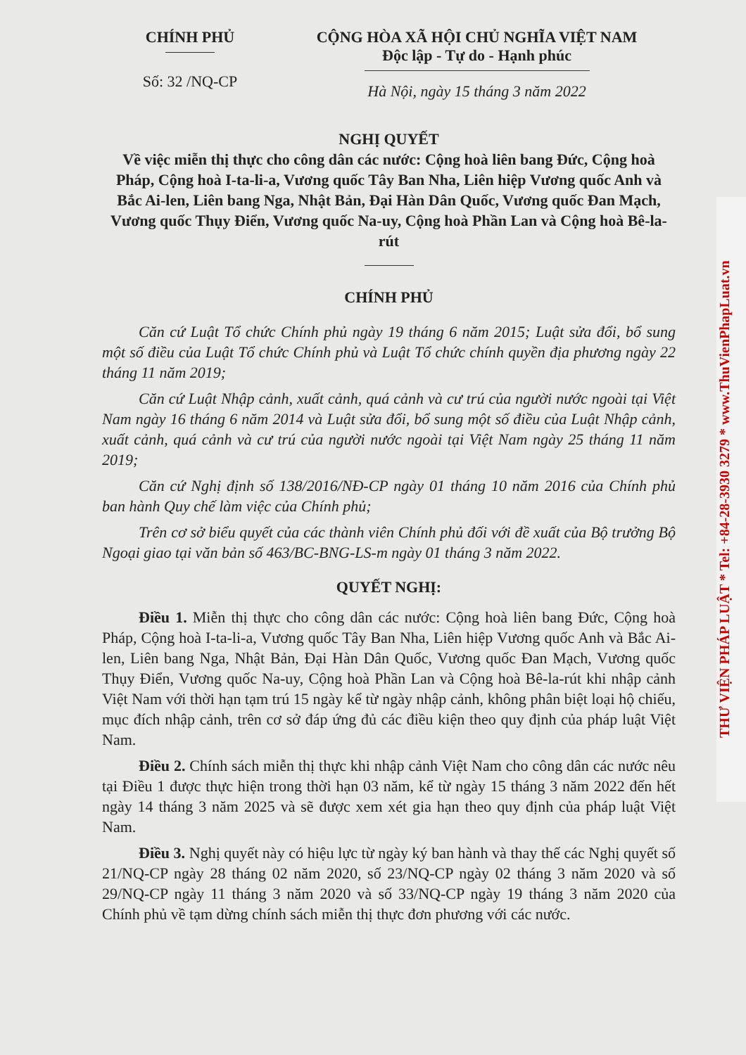CHÍNH PHỦ
Số: 32 /NQ-CP
CỘNG HÒA XÃ HỘI CHỦ NGHĨA VIỆT NAM
Độc lập - Tự do - Hạnh phúc
Hà Nội, ngày 15 tháng 3 năm 2022
NGHỊ QUYẾT
Về việc miễn thị thực cho công dân các nước: Cộng hoà liên bang Đức, Cộng hoà Pháp, Cộng hoà I-ta-li-a, Vương quốc Tây Ban Nha, Liên hiệp Vương quốc Anh và Bắc Ai-len, Liên bang Nga, Nhật Bản, Đại Hàn Dân Quốc, Vương quốc Đan Mạch, Vương quốc Thụy Điển, Vương quốc Na-uy, Cộng hoà Phần Lan và Cộng hoà Bê-la-rút
CHÍNH PHỦ
Căn cứ Luật Tổ chức Chính phủ ngày 19 tháng 6 năm 2015; Luật sửa đổi, bổ sung một số điều của Luật Tổ chức Chính phủ và Luật Tổ chức chính quyền địa phương ngày 22 tháng 11 năm 2019;
Căn cứ Luật Nhập cảnh, xuất cảnh, quá cảnh và cư trú của người nước ngoài tại Việt Nam ngày 16 tháng 6 năm 2014 và Luật sửa đổi, bổ sung một số điều của Luật Nhập cảnh, xuất cảnh, quá cảnh và cư trú của người nước ngoài tại Việt Nam ngày 25 tháng 11 năm 2019;
Căn cứ Nghị định số 138/2016/NĐ-CP ngày 01 tháng 10 năm 2016 của Chính phủ ban hành Quy chế làm việc của Chính phủ;
Trên cơ sở biểu quyết của các thành viên Chính phủ đối với đề xuất của Bộ trưởng Bộ Ngoại giao tại văn bản số 463/BC-BNG-LS-m ngày 01 tháng 3 năm 2022.
QUYẾT NGHỊ:
Điều 1. Miễn thị thực cho công dân các nước: Cộng hoà liên bang Đức, Cộng hoà Pháp, Cộng hoà I-ta-li-a, Vương quốc Tây Ban Nha, Liên hiệp Vương quốc Anh và Bắc Ai-len, Liên bang Nga, Nhật Bản, Đại Hàn Dân Quốc, Vương quốc Đan Mạch, Vương quốc Thụy Điển, Vương quốc Na-uy, Cộng hoà Phần Lan và Cộng hoà Bê-la-rút khi nhập cảnh Việt Nam với thời hạn tạm trú 15 ngày kể từ ngày nhập cảnh, không phân biệt loại hộ chiếu, mục đích nhập cảnh, trên cơ sở đáp ứng đủ các điều kiện theo quy định của pháp luật Việt Nam.
Điều 2. Chính sách miễn thị thực khi nhập cảnh Việt Nam cho công dân các nước nêu tại Điều 1 được thực hiện trong thời hạn 03 năm, kể từ ngày 15 tháng 3 năm 2022 đến hết ngày 14 tháng 3 năm 2025 và sẽ được xem xét gia hạn theo quy định của pháp luật Việt Nam.
Điều 3. Nghị quyết này có hiệu lực từ ngày ký ban hành và thay thế các Nghị quyết số 21/NQ-CP ngày 28 tháng 02 năm 2020, số 23/NQ-CP ngày 02 tháng 3 năm 2020 và số 29/NQ-CP ngày 11 tháng 3 năm 2020 và số 33/NQ-CP ngày 19 tháng 3 năm 2020 của Chính phủ về tạm dừng chính sách miễn thị thực đơn phương với các nước.
THƯ VIỆN PHÁP LUẬT * Tel: +84-28-3930 3279 * www.ThuVienPhapLuat.vn